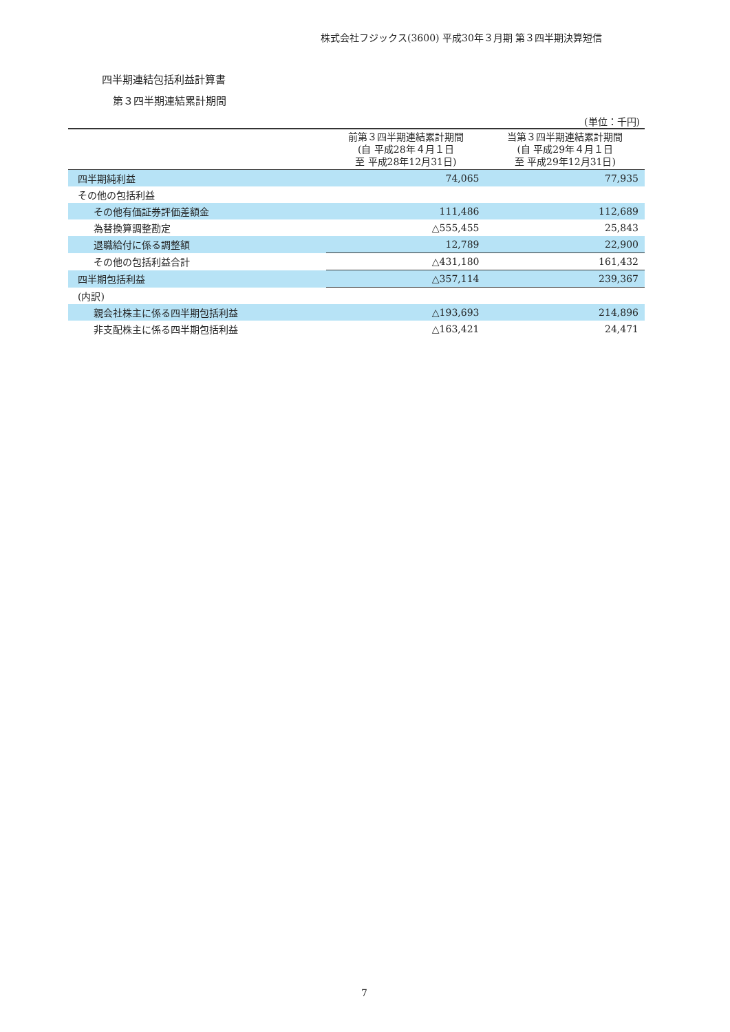株式会社フジックス(3600) 平成30年３月期 第３四半期決算短信
四半期連結包括利益計算書
第３四半期連結累計期間
(単位：千円)
| | 前第３四半期連結累計期間 (自 平成28年４月１日 至 平成28年12月31日) | 当第３四半期連結累計期間 (自 平成29年４月１日 至 平成29年12月31日) |
| --- | --- | --- |
| 四半期純利益 | 74,065 | 77,935 |
| その他の包括利益 | | |
| その他有価証券評価差額金 | 111,486 | 112,689 |
| 為替換算調整勘定 | △555,455 | 25,843 |
| 退職給付に係る調整額 | 12,789 | 22,900 |
| その他の包括利益合計 | △431,180 | 161,432 |
| 四半期包括利益 | △357,114 | 239,367 |
| (内訳) | | |
| 親会社株主に係る四半期包括利益 | △193,693 | 214,896 |
| 非支配株主に係る四半期包括利益 | △163,421 | 24,471 |
7